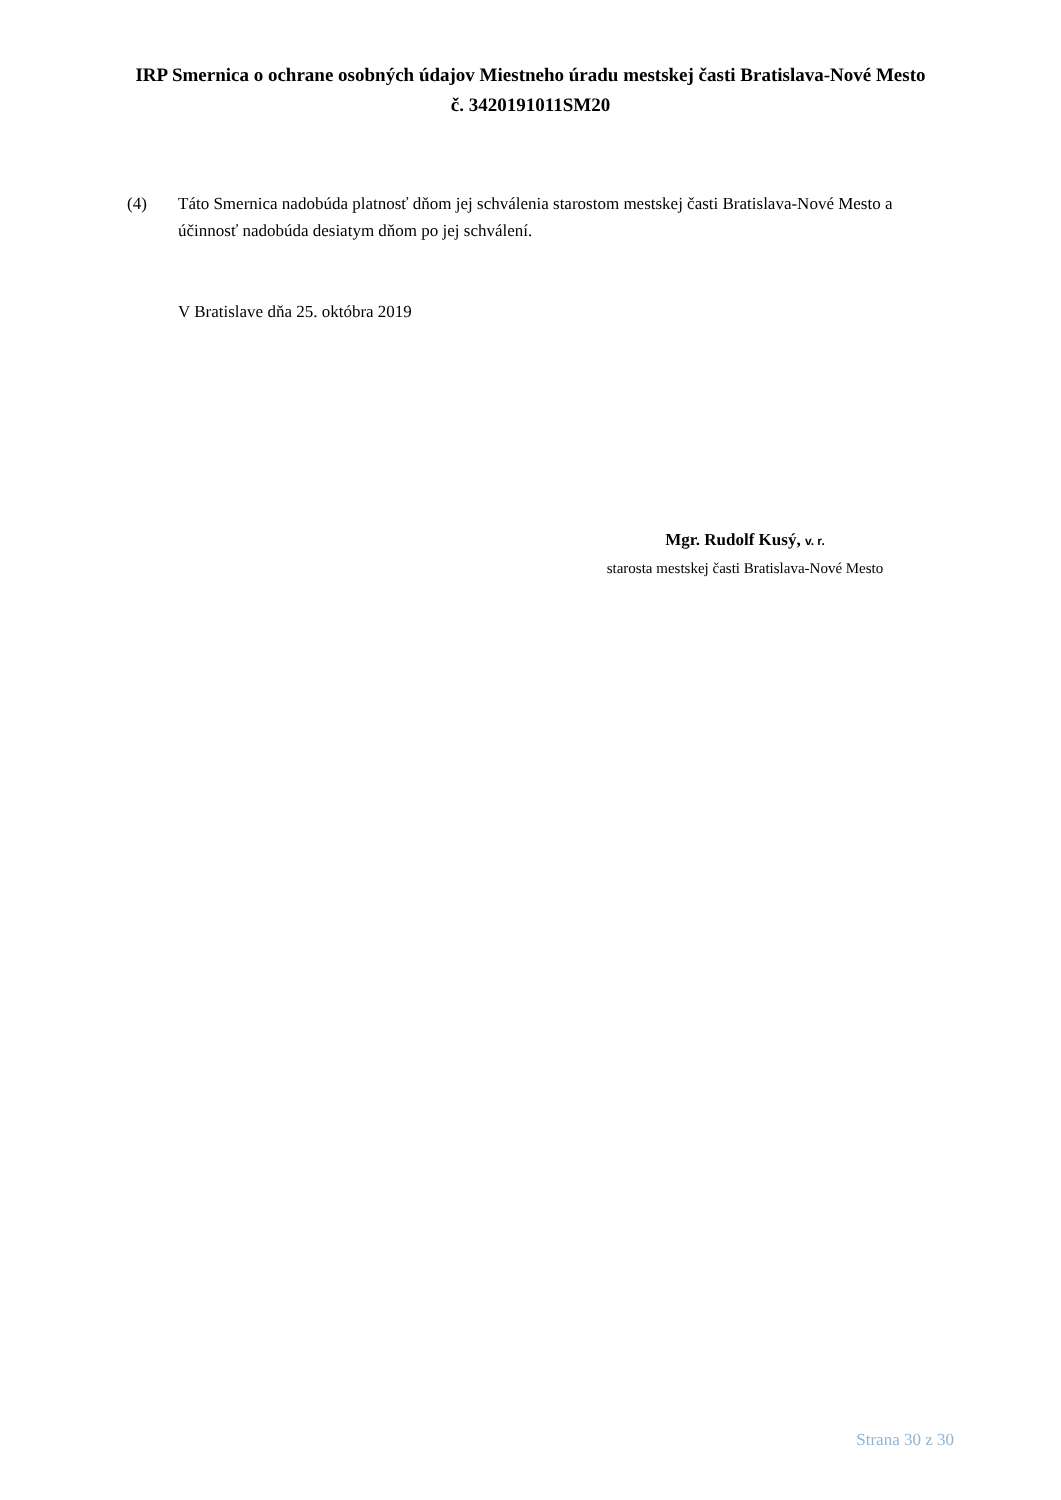IRP Smernica o ochrane osobných údajov Miestneho úradu mestskej časti Bratislava-Nové Mesto č. 3420191011SM20
(4) Táto Smernica nadobúda platnosť dňom jej schválenia starostom mestskej časti Bratislava-Nové Mesto a účinnosť nadobúda desiatym dňom po jej schválení.
V Bratislave dňa 25. októbra 2019
Mgr. Rudolf Kusý, v. r.
starosta mestskej časti Bratislava-Nové Mesto
Strana 30 z 30